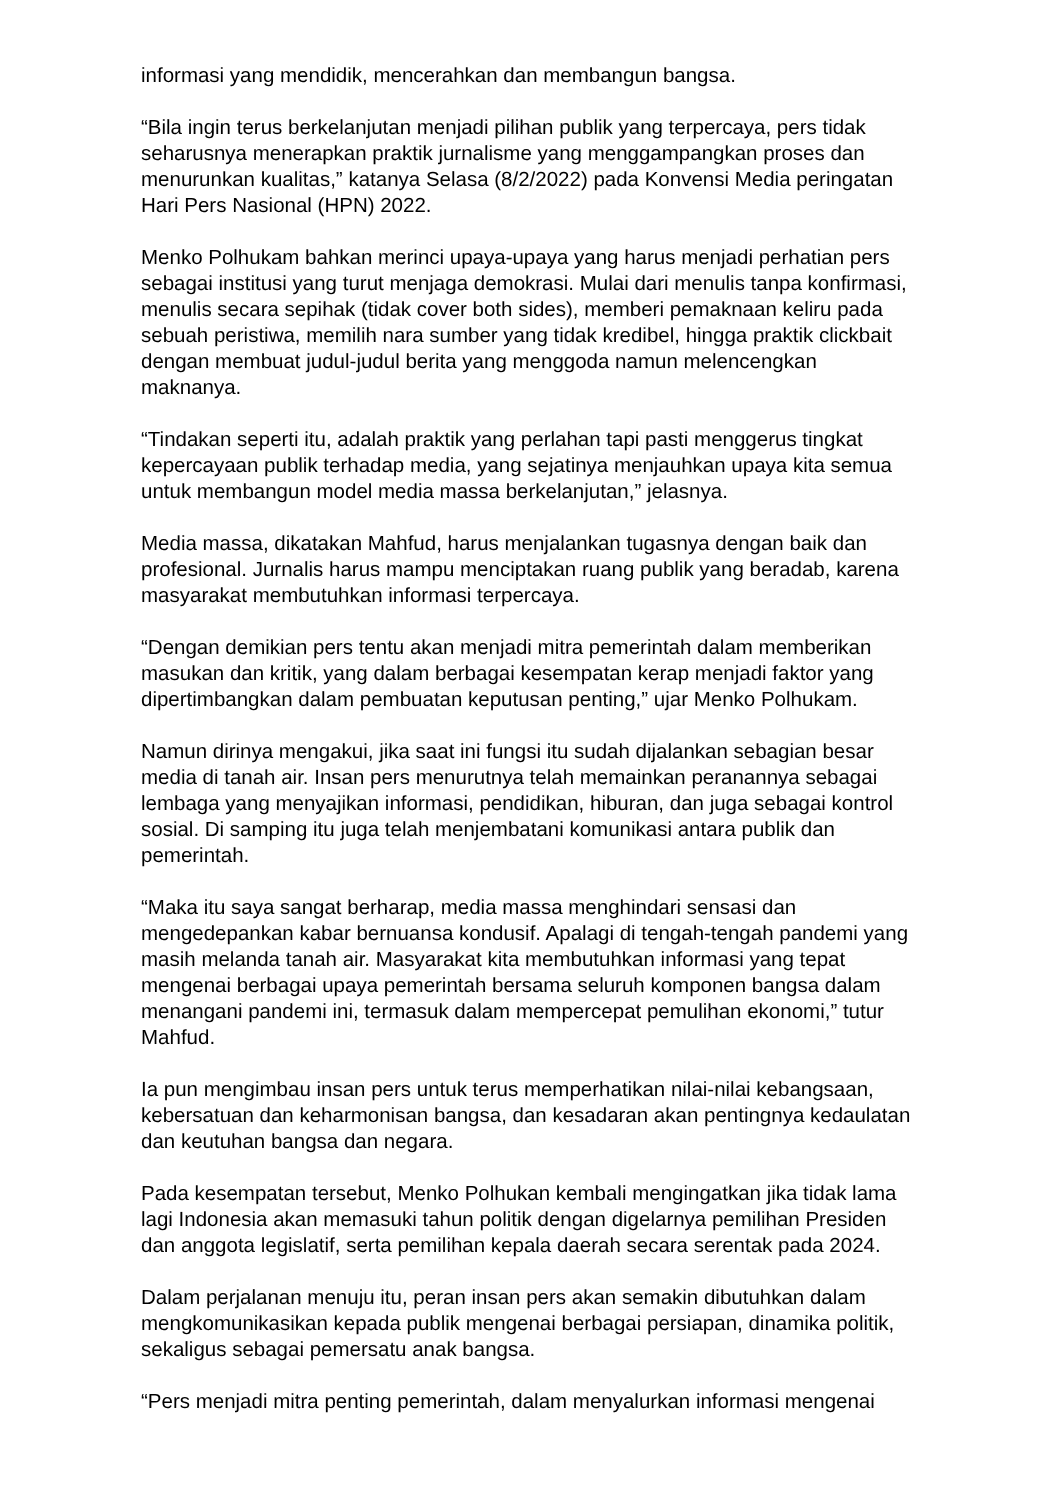informasi yang mendidik, mencerahkan dan membangun bangsa.
“Bila ingin terus berkelanjutan menjadi pilihan publik yang terpercaya, pers tidak seharusnya menerapkan praktik jurnalisme yang menggampangkan proses dan menurunkan kualitas,” katanya Selasa (8/2/2022) pada Konvensi Media peringatan Hari Pers Nasional (HPN) 2022.
Menko Polhukam bahkan merinci upaya-upaya yang harus menjadi perhatian pers sebagai institusi yang turut menjaga demokrasi. Mulai dari menulis tanpa konfirmasi, menulis secara sepihak (tidak cover both sides), memberi pemaknaan keliru pada sebuah peristiwa, memilih nara sumber yang tidak kredibel, hingga praktik clickbait dengan membuat judul-judul berita yang menggoda namun melencengkan maknanya.
“Tindakan seperti itu, adalah praktik yang perlahan tapi pasti menggerus tingkat kepercayaan publik terhadap media, yang sejatinya menjauhkan upaya kita semua untuk membangun model media massa berkelanjutan,” jelasnya.
Media massa, dikatakan Mahfud, harus menjalankan tugasnya dengan baik dan profesional. Jurnalis harus mampu menciptakan ruang publik yang beradab, karena masyarakat membutuhkan informasi terpercaya.
“Dengan demikian pers tentu akan menjadi mitra pemerintah dalam memberikan masukan dan kritik, yang dalam berbagai kesempatan kerap menjadi faktor yang dipertimbangkan dalam pembuatan keputusan penting,” ujar Menko Polhukam.
Namun dirinya mengakui, jika saat ini fungsi itu sudah dijalankan sebagian besar media di tanah air. Insan pers menurutnya telah memainkan peranannya sebagai lembaga yang menyajikan informasi, pendidikan, hiburan, dan juga sebagai kontrol sosial. Di samping itu juga telah menjembatani komunikasi antara publik dan pemerintah.
“Maka itu saya sangat berharap, media massa menghindari sensasi dan mengedepankan kabar bernuansa kondusif. Apalagi di tengah-tengah pandemi yang masih melanda tanah air. Masyarakat kita membutuhkan informasi yang tepat mengenai berbagai upaya pemerintah bersama seluruh komponen bangsa dalam menangani pandemi ini, termasuk dalam mempercepat pemulihan ekonomi,” tutur Mahfud.
Ia pun mengimbau insan pers untuk terus memperhatikan nilai-nilai kebangsaan, kebersatuan dan keharmonisan bangsa, dan kesadaran akan pentingnya kedaulatan dan keutuhan bangsa dan negara.
Pada kesempatan tersebut, Menko Polhukan kembali mengingatkan jika tidak lama lagi Indonesia akan memasuki tahun politik dengan digelarnya pemilihan Presiden dan anggota legislatif, serta pemilihan kepala daerah secara serentak pada 2024.
Dalam perjalanan menuju itu, peran insan pers akan semakin dibutuhkan dalam mengkomunikasikan kepada publik mengenai berbagai persiapan, dinamika politik, sekaligus sebagai pemersatu anak bangsa.
“Pers menjadi mitra penting pemerintah, dalam menyalurkan informasi mengenai